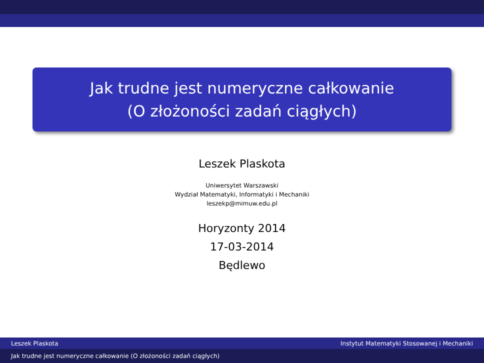Jak trudne jest numeryczne całkowanie
(O złożoności zadań ciągłych)
Leszek Plaskota
Uniwersytet Warszawski
Wydział Matematyki, Informatyki i Mechaniki
leszekp@mimuw.edu.pl
Horyzonty 2014
17-03-2014
Będlewo
Leszek Plaskota Instytut Matematyki Stosowanej i Mechaniki
Jak trudne jest numeryczne całkowanie (O złożoności zadań ciągłych)